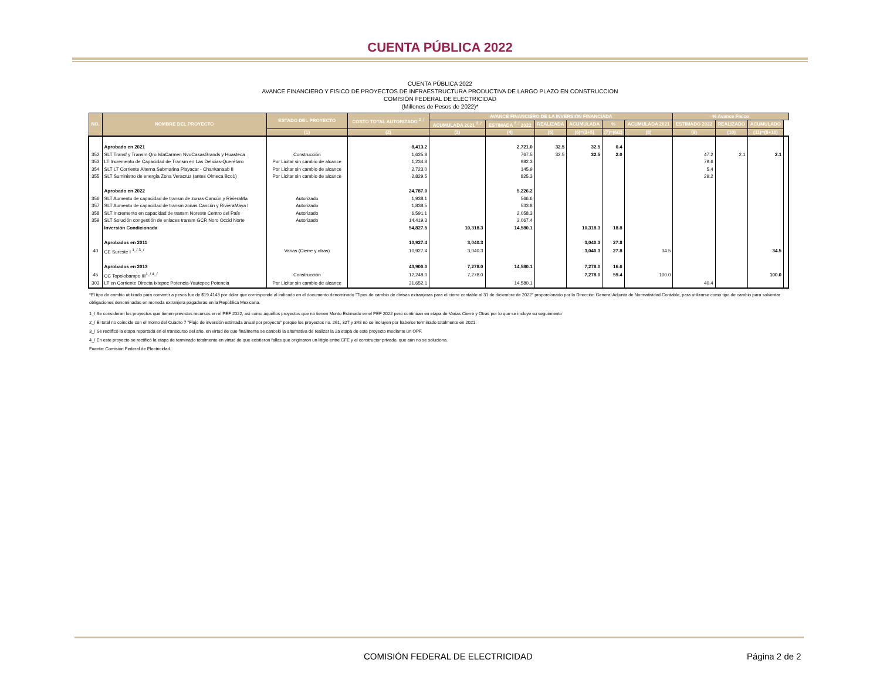CUENTA PÚBLICA 2022
CUENTA PÚBLICA 2022
AVANCE FINANCIERO Y FISICO DE PROYECTOS DE INFRAESTRUCTURA PRODUCTIVA DE LARGO PLAZO EN CONSTRUCCION
COMISIÓN FEDERAL DE ELECTRICIDAD
(Millones de Pesos de 2022)*
| NO. | NOMBRE DEL PROYECTO | ESTADO DEL PROYECTO | COSTO TOTAL AUTORIZADO <sup>2_/</sup> | AVANCE FINANCIERO DE LA INVERSIÓN FINANCIADA | | | | | | % Avance Físico | | | |
| --- | --- | --- | --- | --- | --- | --- | --- | --- | --- | --- | --- | --- | --- |
| | | | | ACUMULADA 2021 <sup>2_/</sup> | ESTIMADA <sup>2_/</sup> 2022 | REALIZADA | ACUMULADA | % | ACUMULADA 2021 | ESTIMADO 2022 | REALIZADO | ACUMULADO | |
| | | (1) | (2) | (3) | (4) | (5) | (6)=(3+5) | (7)=(6/2) | (8) | (9) | (10) | (11)=(8+10) | |
| | Aprobado en 2021 | | 8,413.2 | | 2,721.0 | 32.5 | 32.5 | 0.4 | | | | | |
| 352 | SLT Transf y Transm Qro IslaCarmen NvoCasasGrands y Huasteca | Construcción | 1,625.8 | | 767.5 | 32.5 | 32.5 | 2.0 | | 47.2 | 2.1 | 2.1 | |
| 353 | LT Incremento de Capacidad de Transm en Las Delicias-Querétaro | Por Licitar sin cambio de alcance | 1,234.8 | | 982.3 | | | | | 79.6 | | | |
| 354 | SLT LT Corriente Alterna Submarina Playacar - Chankanaab II | Por Licitar sin cambio de alcance | 2,723.0 | | 145.9 | | | | | 5.4 | | | |
| 355 | SLT Suministro de energía Zona Veracruz (antes Olmeca Bco1) | Por Licitar sin cambio de alcance | 2,829.5 | | 825.3 | | | | | 29.2 | | | |
| | Aprobado en 2022 | | 24,787.0 | | 5,226.2 | | | | | | | | |
| 356 | SLT Aumento de capacidad de transm de zonas Cancún y RivieraMa | Autorizado | 1,938.1 | | 566.6 | | | | | | | | |
| 357 | SLT Aumento de capacidad de transm zonas Cancún y RivieraMaya I | Autorizado | 1,838.5 | | 533.8 | | | | | | | | |
| 358 | SLT Incremento en capacidad de transm Noreste Centro del País | Autorizado | 6,591.1 | | 2,058.3 | | | | | | | | |
| 359 | SLT Solución congestión de enlaces transm GCR Noro Occid Norte | Autorizado | 14,419.3 | | 2,067.4 | | | | | | | | |
| | Inversión Condicionada | | 54,827.5 | 10,318.3 | 14,580.1 | | 10,318.3 | 18.8 | | | | | |
| | Aprobados en 2011 | | 10,927.4 | 3,040.3 | | | 3,040.3 | 27.8 | | | | | |
| 40 | CE Sureste I <sup>1_/ 3_/</sup> | Varias (Cierre y otras) | 10,927.4 | 3,040.3 | | | 3,040.3 | 27.8 | 34.5 | | | 34.5 | |
| | Aprobados en 2013 | | 43,900.0 | 7,278.0 | 14,580.1 | | 7,278.0 | 16.6 | | | | | |
| 45 | CC Topolobampo III<sup>1_/ 4_/</sup> | Construcción | 12,248.0 | 7,278.0 | | | 7,278.0 | 59.4 | 100.0 | | | 100.0 | |
| 303 | LT en Corriente Directa Ixtepec Potencia-Yautepec Potencia | Por Licitar sin cambio de alcance | 31,652.1 | | 14,580.1 | | | | | 40.4 | | | |
*El tipo de cambio utilizado para convertir a pesos fue de $19.4143 por dólar que corresponde al indicado en el documento denominado "Tipos de cambio de divisas extranjeras para el cierre contable al 31 de diciembre de 2022" proporcionado por la Dirección General Adjunta de Normatividad Contable, para utilizarse como tipo de cambio para solventar obligaciones denominadas en moneda extranjera pagaderas en la República Mexicana.
1_/ Se consideran los proyectos que tienen previstos recursos en el PEF 2022, así como aquéllos proyectos que no tienen Monto Estimado en el PEF 2022 pero continúan en etapa de Varias Cierre y Otras por lo que se incluye su seguimiento
2_/ El total no coincide con el monto del Cuadro 7 "Flujo de inversión estimada anual por proyecto" porque los proyectos no. 261, 327 y 348 no se incluyen por haberse terminado totalmente en 2021.
3_/ Se rectificó la etapa reportada en el transcurso del año, en virtud de que finalmente se canceló la alternativa de realizar la 2a etapa de este proyecto mediante un OPF.
4_/ En este proyecto se rectificó la etapa de terminado totalmente en virtud de que existieron fallas que originaron un litigio entre CFE y el constructor privado, que aún no se soluciona.
Fuente: Comisión Federal de Electricidad.
COMISIÓN FEDERAL DE ELECTRICIDAD
Página 2 de 2